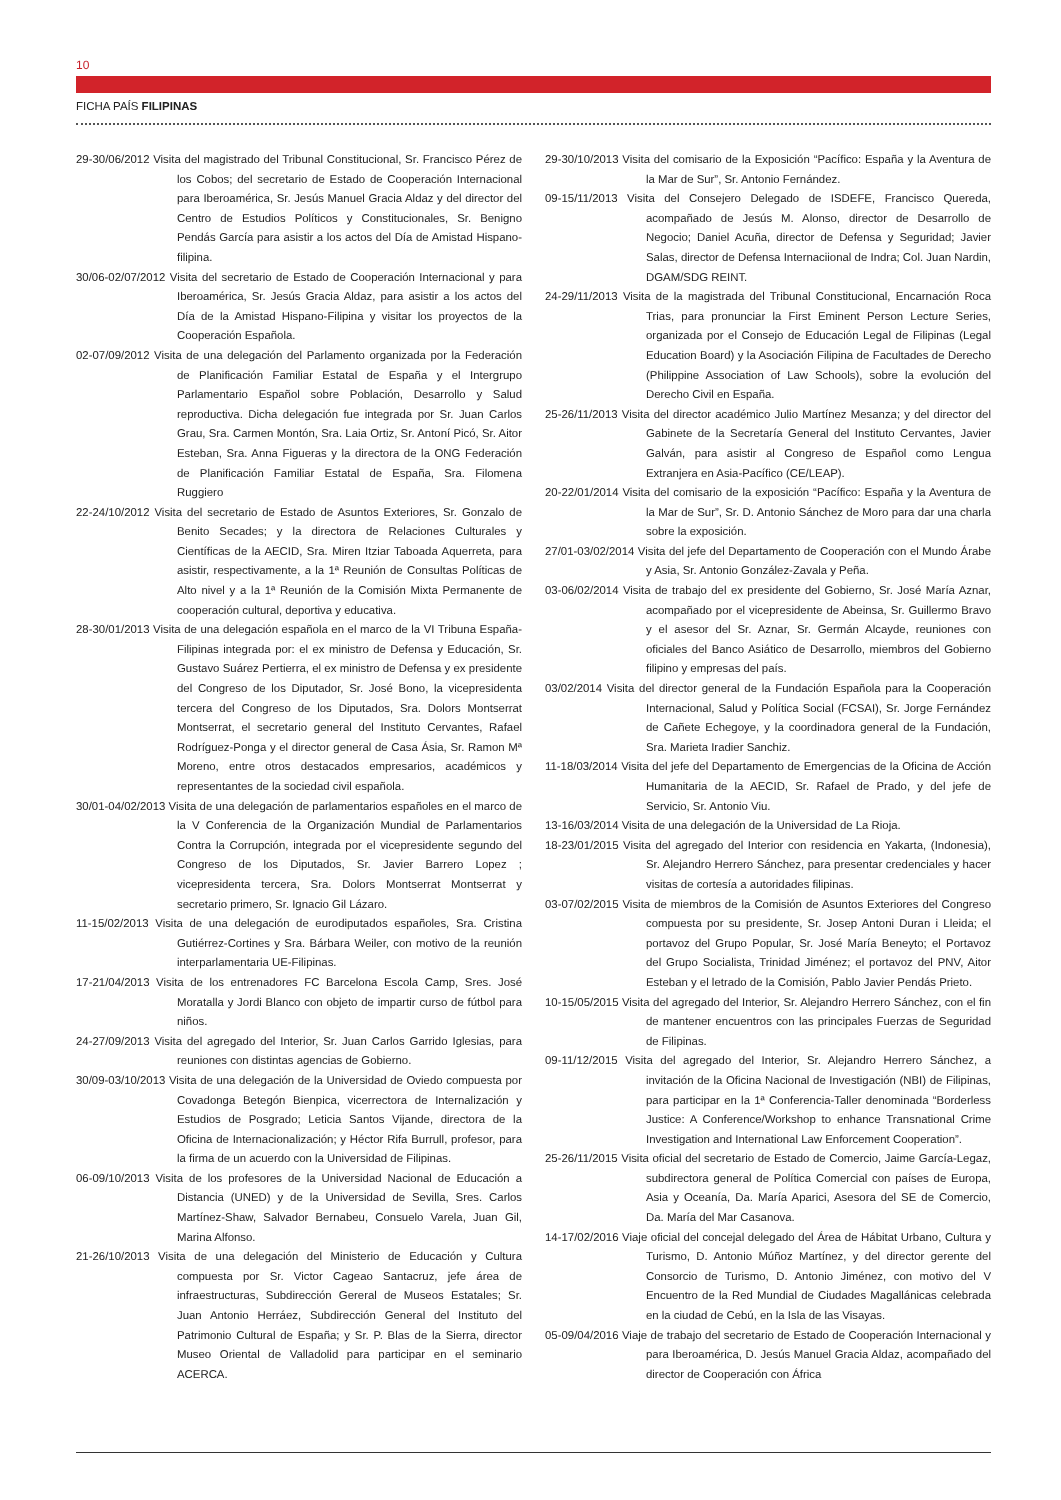10
FICHA PAÍS FILIPINAS
29-30/06/2012 Visita del magistrado del Tribunal Constitucional, Sr. Francisco Pérez de los Cobos; del secretario de Estado de Cooperación Internacional para Iberoamérica, Sr. Jesús Manuel Gracia Aldaz y del director del Centro de Estudios Políticos y Constitucionales, Sr. Benigno Pendás García para asistir a los actos del Día de Amistad Hispano-filipina.
30/06-02/07/2012 Visita del secretario de Estado de Cooperación Internacional y para Iberoamérica, Sr. Jesús Gracia Aldaz, para asistir a los actos del Día de la Amistad Hispano-Filipina y visitar los proyectos de la Cooperación Española.
02-07/09/2012 Visita de una delegación del Parlamento organizada por la Federación de Planificación Familiar Estatal de España y el Intergrupo Parlamentario Español sobre Población, Desarrollo y Salud reproductiva. Dicha delegación fue integrada por Sr. Juan Carlos Grau, Sra. Carmen Montón, Sra. Laia Ortiz, Sr. Antoní Picó, Sr. Aitor Esteban, Sra. Anna Figueras y la directora de la ONG Federación de Planificación Familiar Estatal de España, Sra. Filomena Ruggiero
22-24/10/2012 Visita del secretario de Estado de Asuntos Exteriores, Sr. Gonzalo de Benito Secades; y la directora de Relaciones Culturales y Científicas de la AECID, Sra. Miren Itziar Taboada Aquerreta, para asistir, respectivamente, a la 1ª Reunión de Consultas Políticas de Alto nivel y a la 1ª Reunión de la Comisión Mixta Permanente de cooperación cultural, deportiva y educativa.
28-30/01/2013 Visita de una delegación española en el marco de la VI Tribuna España-Filipinas integrada por: el ex ministro de Defensa y Educación, Sr. Gustavo Suárez Pertierra, el ex ministro de Defensa y ex presidente del Congreso de los Diputador, Sr. José Bono, la vicepresidenta tercera del Congreso de los Diputados, Sra. Dolors Montserrat Montserrat, el secretario general del Instituto Cervantes, Rafael Rodríguez-Ponga y el director general de Casa Ásia, Sr. Ramon Mª Moreno, entre otros destacados empresarios, académicos y representantes de la sociedad civil española.
30/01-04/02/2013 Visita de una delegación de parlamentarios españoles en el marco de la V Conferencia de la Organización Mundial de Parlamentarios Contra la Corrupción, integrada por el vicepresidente segundo del Congreso de los Diputados, Sr. Javier Barrero Lopez ; vicepresidenta tercera, Sra. Dolors Montserrat Montserrat y secretario primero, Sr. Ignacio Gil Lázaro.
11-15/02/2013 Visita de una delegación de eurodiputados españoles, Sra. Cristina Gutiérrez-Cortines y Sra. Bárbara Weiler, con motivo de la reunión interparlamentaria UE-Filipinas.
17-21/04/2013 Visita de los entrenadores FC Barcelona Escola Camp, Sres. José Moratalla y Jordi Blanco con objeto de impartir curso de fútbol para niños.
24-27/09/2013 Visita del agregado del Interior, Sr. Juan Carlos Garrido Iglesias, para reuniones con distintas agencias de Gobierno.
30/09-03/10/2013 Visita de una delegación de la Universidad de Oviedo compuesta por Covadonga Betegón Bienpica, vicerrectora de Internalización y Estudios de Posgrado; Leticia Santos Vijande, directora de la Oficina de Internacionalización; y Héctor Rifa Burrull, profesor, para la firma de un acuerdo con la Universidad de Filipinas.
06-09/10/2013 Visita de los profesores de la Universidad Nacional de Educación a Distancia (UNED) y de la Universidad de Sevilla, Sres. Carlos Martínez-Shaw, Salvador Bernabeu, Consuelo Varela, Juan Gil, Marina Alfonso.
21-26/10/2013 Visita de una delegación del Ministerio de Educación y Cultura compuesta por Sr. Victor Cageao Santacruz, jefe área de infraestructuras, Subdirección Gereral de Museos Estatales; Sr. Juan Antonio Herráez, Subdirección General del Instituto del Patrimonio Cultural de España; y Sr. P. Blas de la Sierra, director Museo Oriental de Valladolid para participar en el seminario ACERCA.
29-30/10/2013 Visita del comisario de la Exposición “Pacífico: España y la Aventura de la Mar de Sur”, Sr. Antonio Fernández.
09-15/11/2013 Visita del Consejero Delegado de ISDEFE, Francisco Quereda, acompañado de Jesús M. Alonso, director de Desarrollo de Negocio; Daniel Acuña, director de Defensa y Seguridad; Javier Salas, director de Defensa Internaciional de Indra; Col. Juan Nardin, DGAM/SDG REINT.
24-29/11/2013 Visita de la magistrada del Tribunal Constitucional, Encarnación Roca Trias, para pronunciar la First Eminent Person Lecture Series, organizada por el Consejo de Educación Legal de Filipinas (Legal Education Board) y la Asociación Filipina de Facultades de Derecho (Philippine Association of Law Schools), sobre la evolución del Derecho Civil en España.
25-26/11/2013 Visita del director académico Julio Martínez Mesanza; y del director del Gabinete de la Secretaría General del Instituto Cervantes, Javier Galván, para asistir al Congreso de Español como Lengua Extranjera en Asia-Pacífico (CE/LEAP).
20-22/01/2014 Visita del comisario de la exposición “Pacífico: España y la Aventura de la Mar de Sur”, Sr. D. Antonio Sánchez de Moro para dar una charla sobre la exposición.
27/01-03/02/2014 Visita del jefe del Departamento de Cooperación con el Mundo Árabe y Asia, Sr. Antonio González-Zavala y Peña.
03-06/02/2014 Visita de trabajo del ex presidente del Gobierno, Sr. José María Aznar, acompañado por el vicepresidente de Abeinsa, Sr. Guillermo Bravo y el asesor del Sr. Aznar, Sr. Germán Alcayde, reuniones con oficiales del Banco Asiático de Desarrollo, miembros del Gobierno filipino y empresas del país.
03/02/2014 Visita del director general de la Fundación Española para la Cooperación Internacional, Salud y Política Social (FCSAI), Sr. Jorge Fernández de Cañete Echegoye, y la coordinadora general de la Fundación, Sra. Marieta Iradier Sanchiz.
11-18/03/2014 Visita del jefe del Departamento de Emergencias de la Oficina de Acción Humanitaria de la AECID, Sr. Rafael de Prado, y del jefe de Servicio, Sr. Antonio Viu.
13-16/03/2014 Visita de una delegación de la Universidad de La Rioja.
18-23/01/2015 Visita del agregado del Interior con residencia en Yakarta, (Indonesia), Sr. Alejandro Herrero Sánchez, para presentar credenciales y hacer visitas de cortesía a autoridades filipinas.
03-07/02/2015 Visita de miembros de la Comisión de Asuntos Exteriores del Congreso compuesta por su presidente, Sr. Josep Antoni Duran i Lleida; el portavoz del Grupo Popular, Sr. José María Beneyto; el Portavoz del Grupo Socialista, Trinidad Jiménez; el portavoz del PNV, Aitor Esteban y el letrado de la Comisión, Pablo Javier Pendás Prieto.
10-15/05/2015 Visita del agregado del Interior, Sr. Alejandro Herrero Sánchez, con el fin de mantener encuentros con las principales Fuerzas de Seguridad de Filipinas.
09-11/12/2015 Visita del agregado del Interior, Sr. Alejandro Herrero Sánchez, a invitación de la Oficina Nacional de Investigación (NBI) de Filipinas, para participar en la 1ª Conferencia-Taller denominada “Borderless Justice: A Conference/Workshop to enhance Transnational Crime Investigation and International Law Enforcement Cooperation”.
25-26/11/2015 Visita oficial del secretario de Estado de Comercio, Jaime García-Legaz, subdirectora general de Política Comercial con países de Europa, Asia y Oceanía, Da. María Aparici, Asesora del SE de Comercio, Da. María del Mar Casanova.
14-17/02/2016 Viaje oficial del concejal delegado del Área de Hábitat Urbano, Cultura y Turismo, D. Antonio Múñoz Martínez, y del director gerente del Consorcio de Turismo, D. Antonio Jiménez, con motivo del V Encuentro de la Red Mundial de Ciudades Magallánicas celebrada en la ciudad de Cebú, en la Isla de las Visayas.
05-09/04/2016 Viaje de trabajo del secretario de Estado de Cooperación Internacional y para Iberoamérica, D. Jesús Manuel Gracia Aldaz, acompañado del director de Cooperación con África